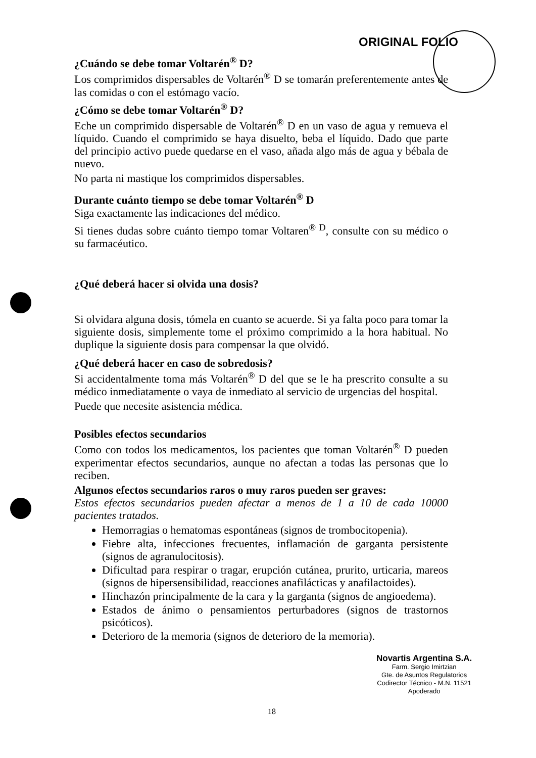ORIGINAL FOLIO
¿Cuándo se debe tomar Voltarén<sup>®</sup> D?
Los comprimidos dispersables de Voltarén<sup>®</sup> D se tomarán preferentemente antes de las comidas o con el estómago vacío.
¿Cómo se debe tomar Voltarén<sup>®</sup> D?
Eche un comprimido dispersable de Voltarén<sup>®</sup> D en un vaso de agua y remueva el líquido. Cuando el comprimido se haya disuelto, beba el líquido. Dado que parte del principio activo puede quedarse en el vaso, añada algo más de agua y bébala de nuevo.
No parta ni mastique los comprimidos dispersables.
Durante cuánto tiempo se debe tomar Voltarén<sup>®</sup> D
Siga exactamente las indicaciones del médico.
Si tienes dudas sobre cuánto tiempo tomar Voltaren<sup>® D</sup>, consulte con su médico o su farmacéutico.
¿Qué deberá hacer si olvida una dosis?
Si olvidara alguna dosis, tómela en cuanto se acuerde. Si ya falta poco para tomar la siguiente dosis, simplemente tome el próximo comprimido a la hora habitual. No duplique la siguiente dosis para compensar la que olvidó.
¿Qué deberá hacer en caso de sobredosis?
Si accidentalmente toma más Voltarén<sup>®</sup> D del que se le ha prescrito consulte a su médico inmediatamente o vaya de inmediato al servicio de urgencias del hospital.
Puede que necesite asistencia médica.
Posibles efectos secundarios
Como con todos los medicamentos, los pacientes que toman Voltarén<sup>®</sup> D pueden experimentar efectos secundarios, aunque no afectan a todas las personas que lo reciben.
Algunos efectos secundarios raros o muy raros pueden ser graves:
Estos efectos secundarios pueden afectar a menos de 1 a 10 de cada 10000 pacientes tratados.
Hemorragias o hematomas espontáneas (signos de trombocitopenia).
Fiebre alta, infecciones frecuentes, inflamación de garganta persistente (signos de agranulocitosis).
Dificultad para respirar o tragar, erupción cutánea, prurito, urticaria, mareos (signos de hipersensibilidad, reacciones anafilácticas y anafilactoides).
Hinchazón principalmente de la cara y la garganta (signos de angioedema).
Estados de ánimo o pensamientos perturbadores (signos de trastornos psicóticos).
Deterioro de la memoria (signos de deterioro de la memoria).
Novartis Argentina S.A.
Farm. Sergio Imirtzian
Gte. de Asuntos Regulatorios
Codirector Técnico - M.N. 11521
Apoderado
18